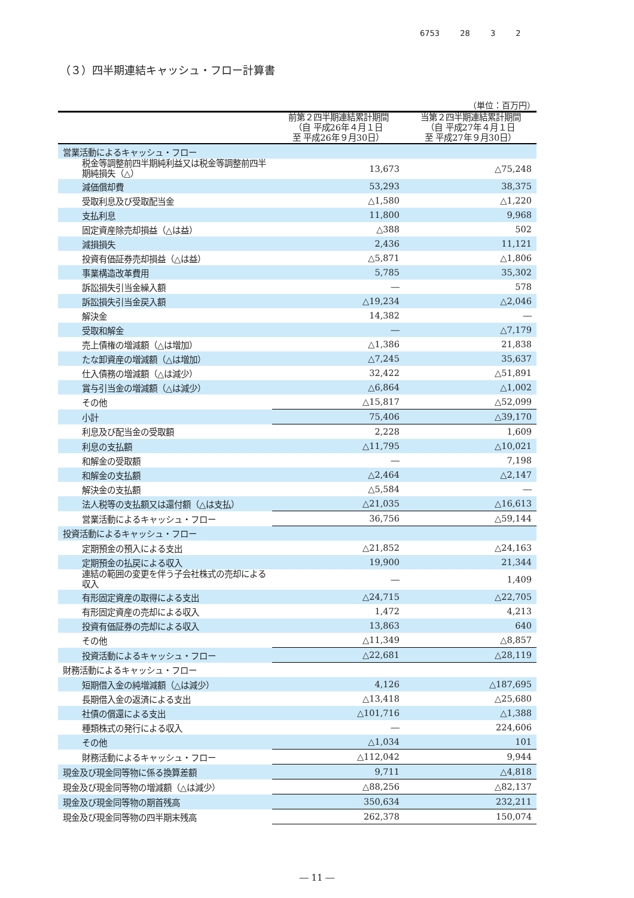6753 28 3 2
（３）四半期連結キャッシュ・フロー計算書
（単位：百万円）
| | 前第２四半期連結累計期間 （自 平成26年４月１日 至 平成26年９月30日） | 当第２四半期連結累計期間 （自 平成27年４月１日 至 平成27年９月30日） |
| --- | --- | --- |
| 営業活動によるキャッシュ・フロー | | |
| 税金等調整前四半期純利益又は税金等調整前四半期純損失（△） | 13,673 | △75,248 |
| 減価償却費 | 53,293 | 38,375 |
| 受取利息及び受取配当金 | △1,580 | △1,220 |
| 支払利息 | 11,800 | 9,968 |
| 固定資産除売却損益（△は益） | △388 | 502 |
| 減損損失 | 2,436 | 11,121 |
| 投資有価証券売却損益（△は益） | △5,871 | △1,806 |
| 事業構造改革費用 | 5,785 | 35,302 |
| 訴訟損失引当金繰入額 | ― | 578 |
| 訴訟損失引当金戻入額 | △19,234 | △2,046 |
| 解決金 | 14,382 | ― |
| 受取和解金 | ― | △7,179 |
| 売上債権の増減額（△は増加） | △1,386 | 21,838 |
| たな卸資産の増減額（△は増加） | △7,245 | 35,637 |
| 仕入債務の増減額（△は減少） | 32,422 | △51,891 |
| 賞与引当金の増減額（△は減少） | △6,864 | △1,002 |
| その他 | △15,817 | △52,099 |
| 小計 | 75,406 | △39,170 |
| 利息及び配当金の受取額 | 2,228 | 1,609 |
| 利息の支払額 | △11,795 | △10,021 |
| 和解金の受取額 | ― | 7,198 |
| 和解金の支払額 | △2,464 | △2,147 |
| 解決金の支払額 | △5,584 | ― |
| 法人税等の支払額又は還付額（△は支払） | △21,035 | △16,613 |
| 営業活動によるキャッシュ・フロー | 36,756 | △59,144 |
| 投資活動によるキャッシュ・フロー | | |
| 定期預金の預入による支出 | △21,852 | △24,163 |
| 定期預金の払戻による収入 | 19,900 | 21,344 |
| 連結の範囲の変更を伴う子会社株式の売却による収入 | ― | 1,409 |
| 有形固定資産の取得による支出 | △24,715 | △22,705 |
| 有形固定資産の売却による収入 | 1,472 | 4,213 |
| 投資有価証券の売却による収入 | 13,863 | 640 |
| その他 | △11,349 | △8,857 |
| 投資活動によるキャッシュ・フロー | △22,681 | △28,119 |
| 財務活動によるキャッシュ・フロー | | |
| 短期借入金の純増減額（△は減少） | 4,126 | △187,695 |
| 長期借入金の返済による支出 | △13,418 | △25,680 |
| 社債の償還による支出 | △101,716 | △1,388 |
| 種類株式の発行による収入 | ― | 224,606 |
| その他 | △1,034 | 101 |
| 財務活動によるキャッシュ・フロー | △112,042 | 9,944 |
| 現金及び現金同等物に係る換算差額 | 9,711 | △4,818 |
| 現金及び現金同等物の増減額（△は減少） | △88,256 | △82,137 |
| 現金及び現金同等物の期首残高 | 350,634 | 232,211 |
| 現金及び現金同等物の四半期末残高 | 262,378 | 150,074 |
― 11 ―